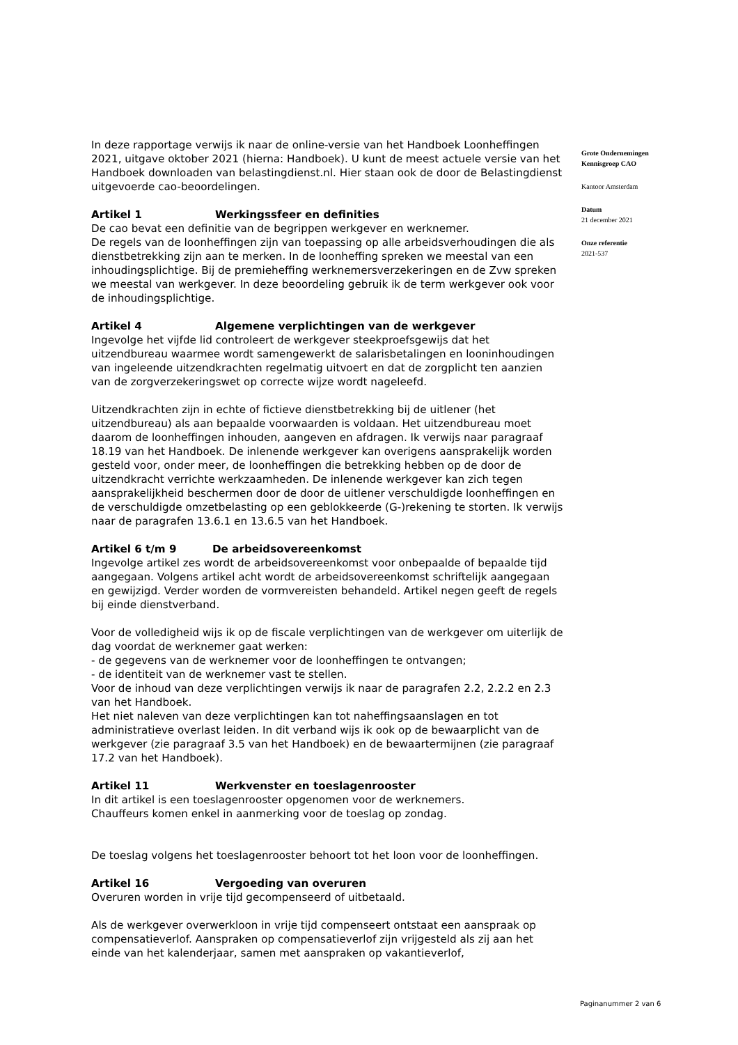In deze rapportage verwijs ik naar de online-versie van het Handboek Loonheffingen 2021, uitgave oktober 2021 (hierna: Handboek). U kunt de meest actuele versie van het Handboek downloaden van belastingdienst.nl. Hier staan ook de door de Belastingdienst uitgevoerde cao-beoordelingen.
Artikel 1 Werkingssfeer en definities
De cao bevat een definitie van de begrippen werkgever en werknemer.
De regels van de loonheffingen zijn van toepassing op alle arbeidsverhoudingen die als dienstbetrekking zijn aan te merken. In de loonheffing spreken we meestal van een inhoudingsplichtige. Bij de premieheffing werknemersverzekeringen en de Zvw spreken we meestal van werkgever. In deze beoordeling gebruik ik de term werkgever ook voor de inhoudingsplichtige.
Artikel 4 Algemene verplichtingen van de werkgever
Ingevolge het vijfde lid controleert de werkgever steekproefsgewijs dat het uitzendbureau waarmee wordt samengewerkt de salarisbetalingen en looninhoudingen van ingeleende uitzendkrachten regelmatig uitvoert en dat de zorgplicht ten aanzien van de zorgverzekeringswet op correcte wijze wordt nageleefd.
Uitzendkrachten zijn in echte of fictieve dienstbetrekking bij de uitlener (het uitzendbureau) als aan bepaalde voorwaarden is voldaan. Het uitzendbureau moet daarom de loonheffingen inhouden, aangeven en afdragen. Ik verwijs naar paragraaf 18.19 van het Handboek. De inlenende werkgever kan overigens aansprakelijk worden gesteld voor, onder meer, de loonheffingen die betrekking hebben op de door de uitzendkracht verrichte werkzaamheden. De inlenende werkgever kan zich tegen aansprakelijkheid beschermen door de door de uitlener verschuldigde loonheffingen en de verschuldigde omzetbelasting op een geblokkeerde (G-)rekening te storten. Ik verwijs naar de paragrafen 13.6.1 en 13.6.5 van het Handboek.
Artikel 6 t/m 9 De arbeidsovereenkomst
Ingevolge artikel zes wordt de arbeidsovereenkomst voor onbepaalde of bepaalde tijd aangegaan. Volgens artikel acht wordt de arbeidsovereenkomst schriftelijk aangegaan en gewijzigd. Verder worden de vormvereisten behandeld. Artikel negen geeft de regels bij einde dienstverband.
Voor de volledigheid wijs ik op de fiscale verplichtingen van de werkgever om uiterlijk de dag voordat de werknemer gaat werken:
- de gegevens van de werknemer voor de loonheffingen te ontvangen;
- de identiteit van de werknemer vast te stellen.
Voor de inhoud van deze verplichtingen verwijs ik naar de paragrafen 2.2, 2.2.2 en 2.3 van het Handboek.
Het niet naleven van deze verplichtingen kan tot naheffingsaanslagen en tot administratieve overlast leiden. In dit verband wijs ik ook op de bewaarplicht van de werkgever (zie paragraaf 3.5 van het Handboek) en de bewaartermijnen (zie paragraaf 17.2 van het Handboek).
Artikel 11 Werkvenster en toeslagenrooster
In dit artikel is een toeslagenrooster opgenomen voor de werknemers.
Chauffeurs komen enkel in aanmerking voor de toeslag op zondag.
De toeslag volgens het toeslagenrooster behoort tot het loon voor de loonheffingen.
Artikel 16 Vergoeding van overuren
Overuren worden in vrije tijd gecompenseerd of uitbetaald.
Als de werkgever overwerkloon in vrije tijd compenseert ontstaat een aanspraak op compensatieverlof. Aanspraken op compensatieverlof zijn vrijgesteld als zij aan het einde van het kalenderjaar, samen met aanspraken op vakantieverlof,
Grote Ondernemingen
Kennisgroep CAO
Kantoor Amsterdam
Datum
21 december 2021
Onze referentie
2021-537
Paginanummer 2 van 6